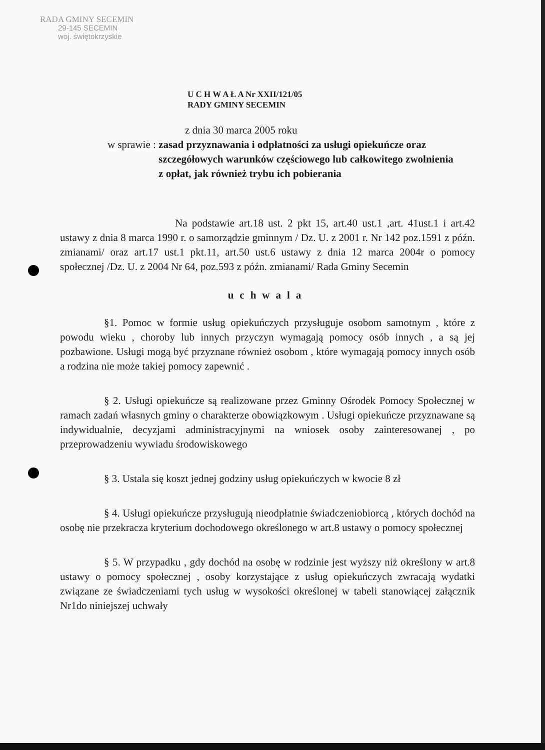RADA GMINY SECEMIN
29-145 SECEMIN
woj. świętokrzyskie
U C H W A Ł A Nr XXII/121/05
RADY GMINY SECEMIN
z dnia 30 marca 2005 roku
w sprawie : zasad przyznawania i odpłatności za usługi opiekuńcze oraz szczegółowych warunków częściowego lub całkowitego zwolnienia z opłat, jak również trybu ich pobierania
Na podstawie art.18 ust. 2 pkt 15, art.40 ust.1 ,art. 41ust.1 i art.42 ustawy z dnia 8 marca 1990 r. o samorządzie gminnym / Dz. U. z 2001 r. Nr 142 poz.1591 z późn. zmianami/ oraz art.17 ust.1 pkt.11, art.50 ust.6 ustawy z dnia 12 marca 2004r o pomocy społecznej /Dz. U. z 2004 Nr 64, poz.593 z późn. zmianami/ Rada Gminy Secemin
uchwala
§1. Pomoc w formie usług opiekuńczych przysługuje osobom samotnym , które z powodu wieku , choroby lub innych przyczyn wymagają pomocy osób innych , a są jej pozbawione. Usługi mogą być przyznane również osobom , które wymagają pomocy innych osób a rodzina nie może takiej pomocy zapewnić .
§ 2. Usługi opiekuńcze są realizowane przez Gminny Ośrodek Pomocy Społecznej w ramach zadań własnych gminy o charakterze obowiązkowym . Usługi opiekuńcze przyznawane są indywidualnie, decyzjami administracyjnymi na wniosek osoby zainteresowanej , po przeprowadzeniu wywiadu środowiskowego
§ 3. Ustala się koszt jednej godziny usług opiekuńczych w kwocie 8 zł
§ 4. Usługi opiekuńcze przysługują nieodpłatnie świadczeniobiorcą , których dochód na osobę nie przekracza kryterium dochodowego określonego w art.8 ustawy o pomocy społecznej
§ 5. W przypadku , gdy dochód na osobę w rodzinie jest wyższy niż określony w art.8 ustawy o pomocy społecznej , osoby korzystające z usług opiekuńczych zwracają wydatki związane ze świadczeniami tych usług w wysokości określonej w tabeli stanowiącej załącznik Nr1do niniejszej uchwały